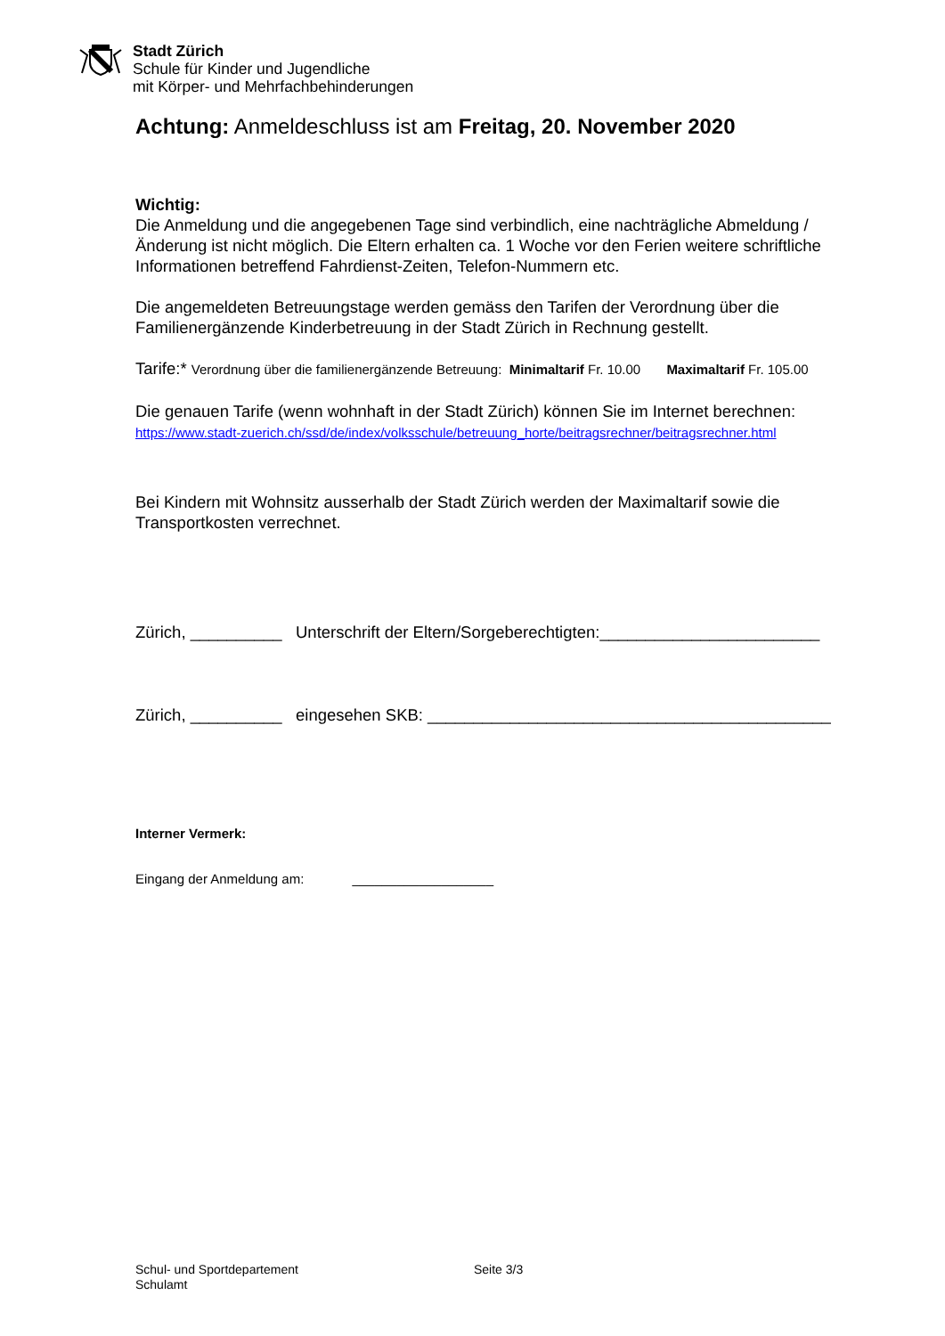Stadt Zürich
Schule für Kinder und Jugendliche
mit Körper- und Mehrfachbehinderungen
Achtung: Anmeldeschluss ist am Freitag, 20. November 2020
Wichtig:
Die Anmeldung und die angegebenen Tage sind verbindlich, eine nachträgliche Abmeldung / Änderung ist nicht möglich. Die Eltern erhalten ca. 1 Woche vor den Ferien weitere schriftliche Informationen betreffend Fahrdienst-Zeiten, Telefon-Nummern etc.
Die angemeldeten Betreuungstage werden gemäss den Tarifen der Verordnung über die Familienergänzende Kinderbetreuung in der Stadt Zürich in Rechnung gestellt.
Tarife:* Verordnung über die familienergänzende Betreuung: Minimaltarif Fr. 10.00 Maximaltarif Fr. 105.00
Die genauen Tarife (wenn wohnhaft in der Stadt Zürich) können Sie im Internet berechnen:
https://www.stadt-zuerich.ch/ssd/de/index/volksschule/betreuung_horte/beitragsrechner/beitragsrechner.html
Bei Kindern mit Wohnsitz ausserhalb der Stadt Zürich werden der Maximaltarif sowie die Transportkosten verrechnet.
Zürich, __________ Unterschrift der Eltern/Sorgeberechtigten:________________________
Zürich, __________ eingesehen SKB: ____________________________________________
Interner Vermerk:
Eingang der Anmeldung am: ___________________
Schul- und Sportdepartement Seite 3/3
Schulamt